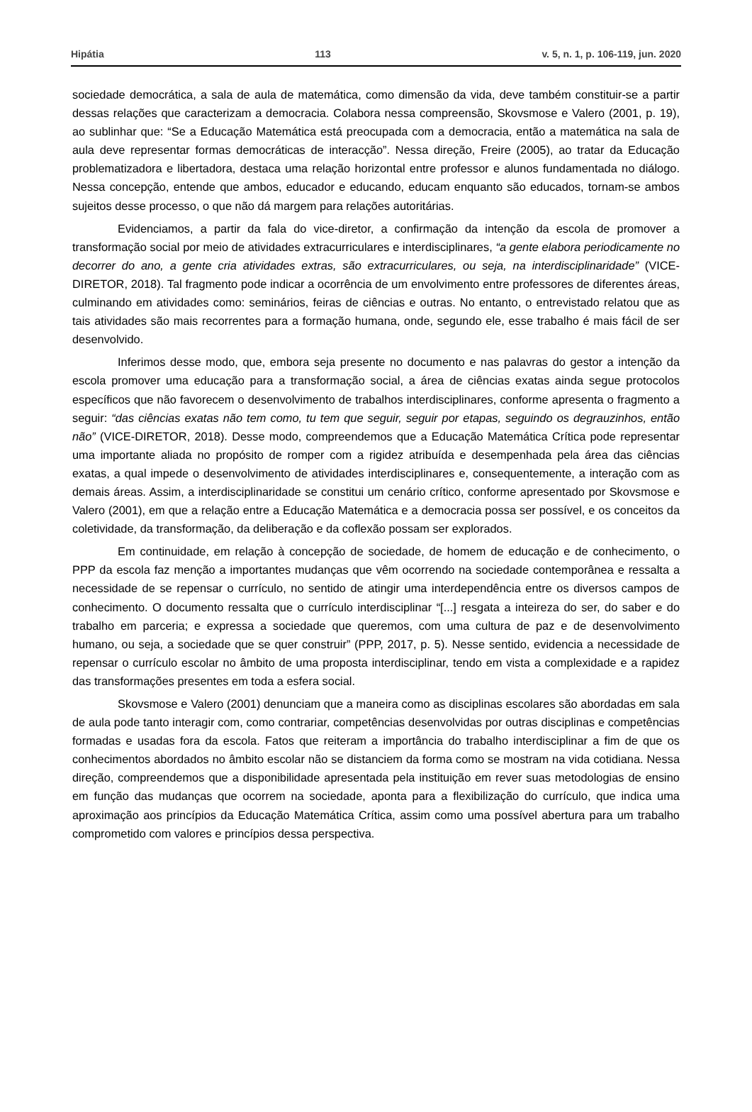Hipátia 113 v. 5, n. 1, p. 106-119, jun. 2020
sociedade democrática, a sala de aula de matemática, como dimensão da vida, deve também constituir-se a partir dessas relações que caracterizam a democracia. Colabora nessa compreensão, Skovsmose e Valero (2001, p. 19), ao sublinhar que: “Se a Educação Matemática está preocupada com a democracia, então a matemática na sala de aula deve representar formas democráticas de interacção”. Nessa direção, Freire (2005), ao tratar da Educação problematizadora e libertadora, destaca uma relação horizontal entre professor e alunos fundamentada no diálogo. Nessa concepção, entende que ambos, educador e educando, educam enquanto são educados, tornam-se ambos sujeitos desse processo, o que não dá margem para relações autoritárias.
Evidenciamos, a partir da fala do vice-diretor, a confirmação da intenção da escola de promover a transformação social por meio de atividades extracurriculares e interdisciplinares, “a gente elabora periodicamente no decorrer do ano, a gente cria atividades extras, são extracurriculares, ou seja, na interdisciplinaridade” (VICE-DIRETOR, 2018). Tal fragmento pode indicar a ocorrência de um envolvimento entre professores de diferentes áreas, culminando em atividades como: seminários, feiras de ciências e outras. No entanto, o entrevistado relatou que as tais atividades são mais recorrentes para a formação humana, onde, segundo ele, esse trabalho é mais fácil de ser desenvolvido.
Inferimos desse modo, que, embora seja presente no documento e nas palavras do gestor a intenção da escola promover uma educação para a transformação social, a área de ciências exatas ainda segue protocolos específicos que não favorecem o desenvolvimento de trabalhos interdisciplinares, conforme apresenta o fragmento a seguir: “das ciências exatas não tem como, tu tem que seguir, seguir por etapas, seguindo os degrauzinhos, então não” (VICE-DIRETOR, 2018). Desse modo, compreendemos que a Educação Matemática Crítica pode representar uma importante aliada no propósito de romper com a rigidez atribuída e desempenhada pela área das ciências exatas, a qual impede o desenvolvimento de atividades interdisciplinares e, consequentemente, a interação com as demais áreas. Assim, a interdisciplinaridade se constitui um cenário crítico, conforme apresentado por Skovsmose e Valero (2001), em que a relação entre a Educação Matemática e a democracia possa ser possível, e os conceitos da coletividade, da transformação, da deliberação e da coflexão possam ser explorados.
Em continuidade, em relação à concepção de sociedade, de homem de educação e de conhecimento, o PPP da escola faz menção a importantes mudanças que vêm ocorrendo na sociedade contemporânea e ressalta a necessidade de se repensar o currículo, no sentido de atingir uma interdependência entre os diversos campos de conhecimento. O documento ressalta que o currículo interdisciplinar “[...] resgata a inteireza do ser, do saber e do trabalho em parceria; e expressa a sociedade que queremos, com uma cultura de paz e de desenvolvimento humano, ou seja, a sociedade que se quer construir” (PPP, 2017, p. 5). Nesse sentido, evidencia a necessidade de repensar o currículo escolar no âmbito de uma proposta interdisciplinar, tendo em vista a complexidade e a rapidez das transformações presentes em toda a esfera social.
Skovsmose e Valero (2001) denunciam que a maneira como as disciplinas escolares são abordadas em sala de aula pode tanto interagir com, como contrariar, competências desenvolvidas por outras disciplinas e competências formadas e usadas fora da escola. Fatos que reiteram a importância do trabalho interdisciplinar a fim de que os conhecimentos abordados no âmbito escolar não se distanciem da forma como se mostram na vida cotidiana. Nessa direção, compreendemos que a disponibilidade apresentada pela instituição em rever suas metodologias de ensino em função das mudanças que ocorrem na sociedade, aponta para a flexibilização do currículo, que indica uma aproximação aos princípios da Educação Matemática Crítica, assim como uma possível abertura para um trabalho comprometido com valores e princípios dessa perspectiva.